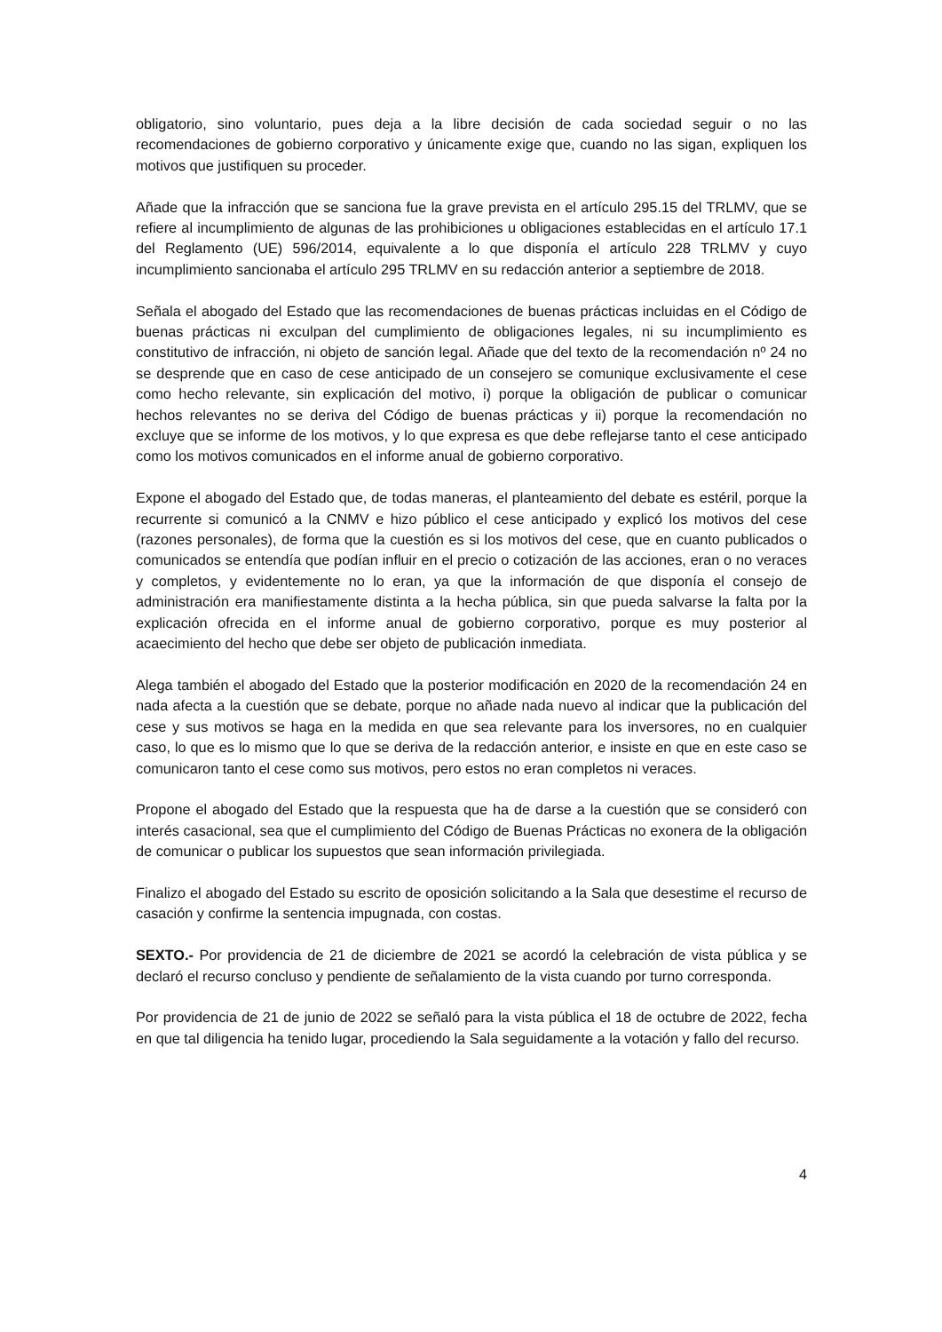obligatorio, sino voluntario, pues deja a la libre decisión de cada sociedad seguir o no las recomendaciones de gobierno corporativo y únicamente exige que, cuando no las sigan, expliquen los motivos que justifiquen su proceder.
Añade que la infracción que se sanciona fue la grave prevista en el artículo 295.15 del TRLMV, que se refiere al incumplimiento de algunas de las prohibiciones u obligaciones establecidas en el artículo 17.1 del Reglamento (UE) 596/2014, equivalente a lo que disponía el artículo 228 TRLMV y cuyo incumplimiento sancionaba el artículo 295 TRLMV en su redacción anterior a septiembre de 2018.
Señala el abogado del Estado que las recomendaciones de buenas prácticas incluidas en el Código de buenas prácticas ni exculpan del cumplimiento de obligaciones legales, ni su incumplimiento es constitutivo de infracción, ni objeto de sanción legal. Añade que del texto de la recomendación nº 24 no se desprende que en caso de cese anticipado de un consejero se comunique exclusivamente el cese como hecho relevante, sin explicación del motivo, i) porque la obligación de publicar o comunicar hechos relevantes no se deriva del Código de buenas prácticas y ii) porque la recomendación no excluye que se informe de los motivos, y lo que expresa es que debe reflejarse tanto el cese anticipado como los motivos comunicados en el informe anual de gobierno corporativo.
Expone el abogado del Estado que, de todas maneras, el planteamiento del debate es estéril, porque la recurrente si comunicó a la CNMV e hizo público el cese anticipado y explicó los motivos del cese (razones personales), de forma que la cuestión es si los motivos del cese, que en cuanto publicados o comunicados se entendía que podían influir en el precio o cotización de las acciones, eran o no veraces y completos, y evidentemente no lo eran, ya que la información de que disponía el consejo de administración era manifiestamente distinta a la hecha pública, sin que pueda salvarse la falta por la explicación ofrecida en el informe anual de gobierno corporativo, porque es muy posterior al acaecimiento del hecho que debe ser objeto de publicación inmediata.
Alega también el abogado del Estado que la posterior modificación en 2020 de la recomendación 24 en nada afecta a la cuestión que se debate, porque no añade nada nuevo al indicar que la publicación del cese y sus motivos se haga en la medida en que sea relevante para los inversores, no en cualquier caso, lo que es lo mismo que lo que se deriva de la redacción anterior, e insiste en que en este caso se comunicaron tanto el cese como sus motivos, pero estos no eran completos ni veraces.
Propone el abogado del Estado que la respuesta que ha de darse a la cuestión que se consideró con interés casacional, sea que el cumplimiento del Código de Buenas Prácticas no exonera de la obligación de comunicar o publicar los supuestos que sean información privilegiada.
Finalizo el abogado del Estado su escrito de oposición solicitando a la Sala que desestime el recurso de casación y confirme la sentencia impugnada, con costas.
SEXTO.- Por providencia de 21 de diciembre de 2021 se acordó la celebración de vista pública y se declaró el recurso concluso y pendiente de señalamiento de la vista cuando por turno corresponda.
Por providencia de 21 de junio de 2022 se señaló para la vista pública el 18 de octubre de 2022, fecha en que tal diligencia ha tenido lugar, procediendo la Sala seguidamente a la votación y fallo del recurso.
4